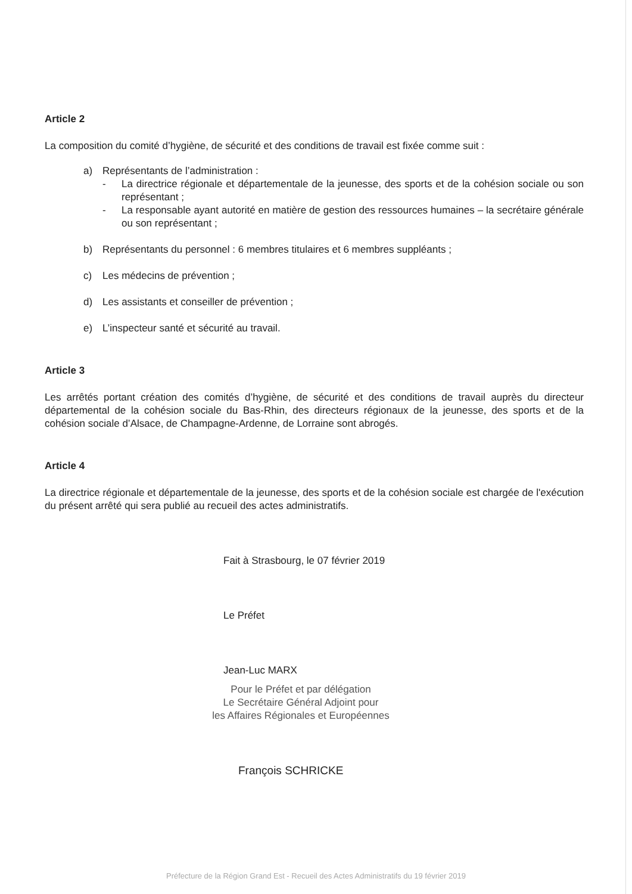Article 2
La composition du comité d’hygiène, de sécurité et des conditions de travail est fixée comme suit :
a) Représentants de l’administration :
- La directrice régionale et départementale de la jeunesse, des sports et de la cohésion sociale ou son représentant ;
- La responsable ayant autorité en matière de gestion des ressources humaines – la secrétaire générale ou son représentant ;
b) Représentants du personnel : 6 membres titulaires et 6 membres suppléants ;
c) Les médecins de prévention ;
d) Les assistants et conseiller de prévention ;
e) L’inspecteur santé et sécurité au travail.
Article 3
Les arrêtés portant création des comités d’hygiène, de sécurité et des conditions de travail auprès du directeur départemental de la cohésion sociale du Bas-Rhin, des directeurs régionaux de la jeunesse, des sports et de la cohésion sociale d’Alsace, de Champagne-Ardenne, de Lorraine sont abrogés.
Article 4
La directrice régionale et départementale de la jeunesse, des sports et de la cohésion sociale est chargée de l'exécution du présent arrêté qui sera publié au recueil des actes administratifs.
Fait à Strasbourg, le 07 février 2019
Le Préfet
Jean-Luc MARX
Pour le Préfet et par délégation
Le Secrétaire Général Adjoint pour
les Affaires Régionales et Européennes
François SCHRICKE
Préfecture de la Région Grand Est - Recueil des Actes Administratifs du 19 février 2019